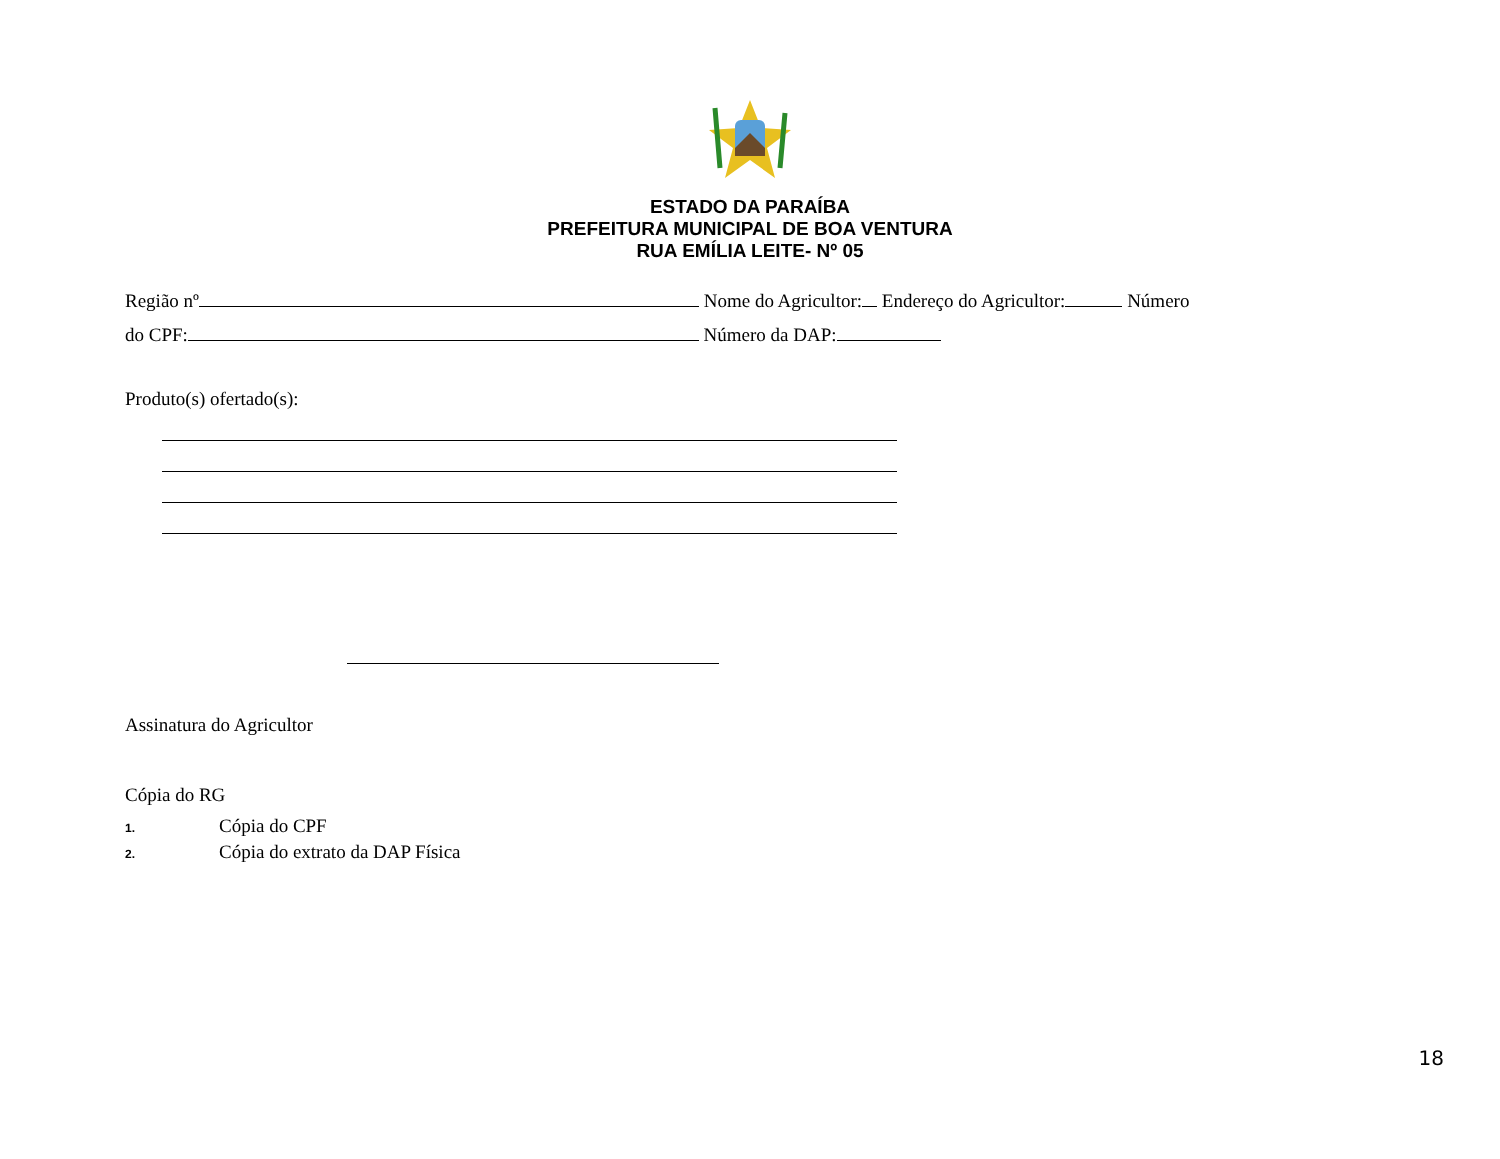ESTADO DA PARAÍBA
PREFEITURA MUNICIPAL DE BOA VENTURA
RUA EMÍLIA LEITE- Nº 05
Região nº Nome do Agricultor: Endereço do Agricultor: Número
do CPF: Número da DAP:
Produto(s) ofertado(s):
Assinatura do Agricultor
Cópia do RG
1. Cópia do CPF
2. Cópia do extrato da DAP Física
18